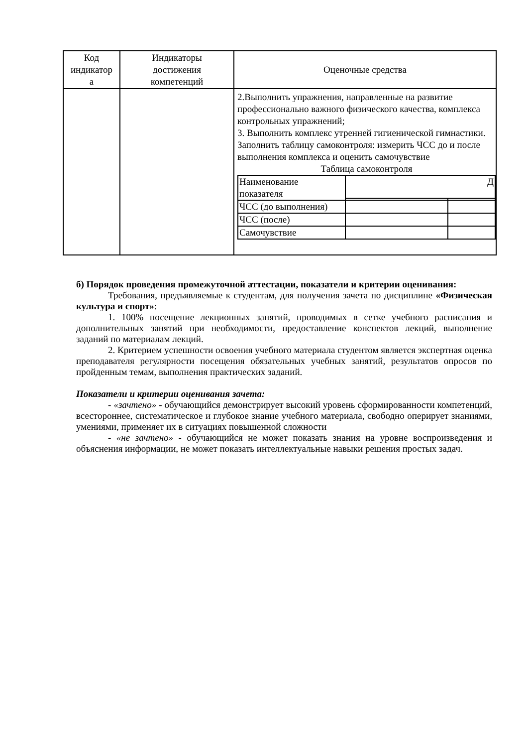| Код индикатор а | Индикаторы достижения компетенций | Оценочные средства |
| --- | --- | --- |
| | | 2.Выполнить упражнения, направленные на развитие профессионально важного физического качества, комплекса контрольных упражнений; 3. Выполнить комплекс утренней гигиенической гимнастики. Заполнить таблицу самоконтроля: измерить ЧСС до и после выполнения комплекса и оценить самочувствие Таблица самоконтроля / Наименование показателя / Д / / / ЧСС (до выполнения) / / / / ЧСС (после) / / / / Самочувствие / / / |
б) Порядок проведения промежуточной аттестации, показатели и критерии оценивания:
Требования, предъявляемые к студентам, для получения зачета по дисциплине «Физическая культура и спорт»:
1. 100% посещение лекционных занятий, проводимых в сетке учебного расписания и дополнительных занятий при необходимости, предоставление конспектов лекций, выполнение заданий по материалам лекций.
2. Критерием успешности освоения учебного материала студентом является экспертная оценка преподавателя регулярности посещения обязательных учебных занятий, результатов опросов по пройденным темам, выполнения практических заданий.
Показатели и критерии оценивания зачета:
- «зачтено» - обучающийся демонстрирует высокий уровень сформированности компетенций, всестороннее, систематическое и глубокое знание учебного материала, свободно оперирует знаниями, умениями, применяет их в ситуациях повышенной сложности
- «не зачтено» - обучающийся не может показать знания на уровне воспроизведения и объяснения информации, не может показать интеллектуальные навыки решения простых задач.